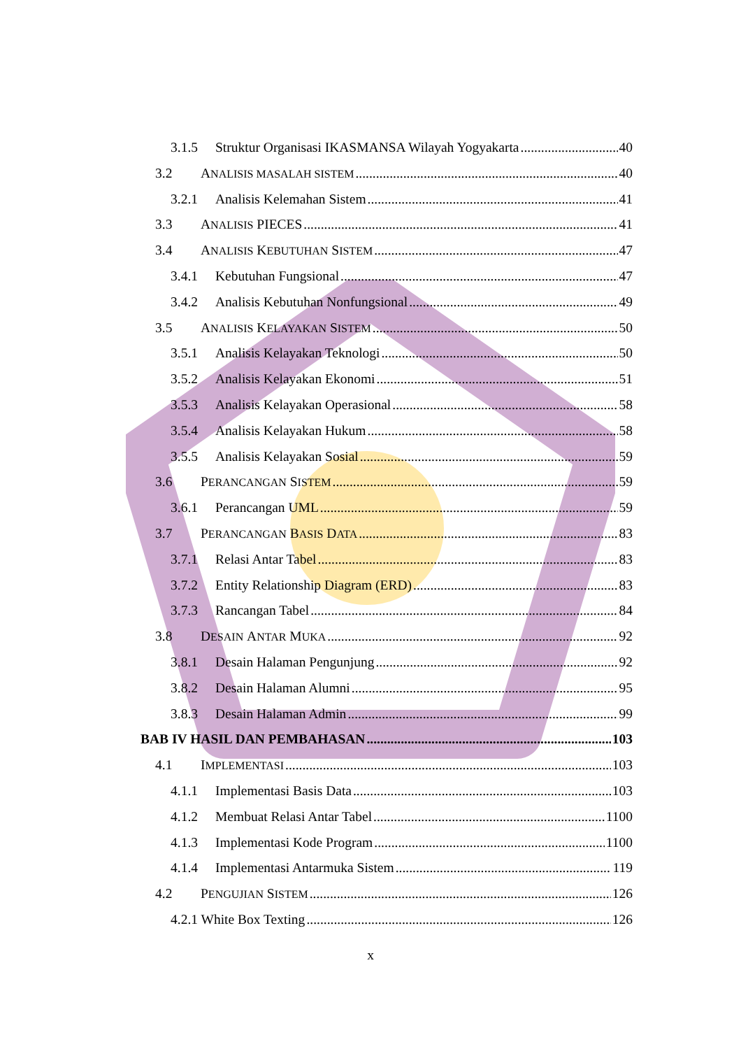3.1.5 Struktur Organisasi IKASMANSA Wilayah Yogyakarta 40
3.2 A NALISIS MASALAH SISTEM 40
3.2.1 Analisis Kelemahan Sistem 41
3.3 A NALISIS PIECES 41
3.4 A NALISIS K EBUTUHAN S ISTEM 47
3.4.1 Kebutuhan Fungsional 47
3.4.2 Analisis Kebutuhan Nonfungsional 49
3.5 A NALISIS K ELAYAKAN S ISTEM 50
3.5.1 Analisis Kelayakan Teknologi 50
3.5.2 Analisis Kelayakan Ekonomi 51
3.5.3 Analisis Kelayakan Operasional 58
3.5.4 Analisis Kelayakan Hukum 58
3.5.5 Analisis Kelayakan Sosial 59
3.6 P ERANCANGAN S ISTEM 59
3.6.1 Perancangan UML 59
3.7 P ERANCANGAN B ASIS D ATA 83
3.7.1 Relasi Antar Tabel 83
3.7.2 Entity Relationship Diagram (ERD) 83
3.7.3 Rancangan Tabel 84
3.8 D ESAIN A NTAR M UKA 92
3.8.1 Desain Halaman Pengunjung 92
3.8.2 Desain Halaman Alumni 95
3.8.3 Desain Halaman Admin 99
BAB IV HASIL DAN PEMBAHASAN 103
4.1 I MPLEMENTASI 103
4.1.1 Implementasi Basis Data 103
4.1.2 Membuat Relasi Antar Tabel 1100
4.1.3 Implementasi Kode Program 1100
4.1.4 Implementasi Antarmuka Sistem 119
4.2 P ENGUJIAN S ISTEM 126
4.2.1 White Box Texting 126
x